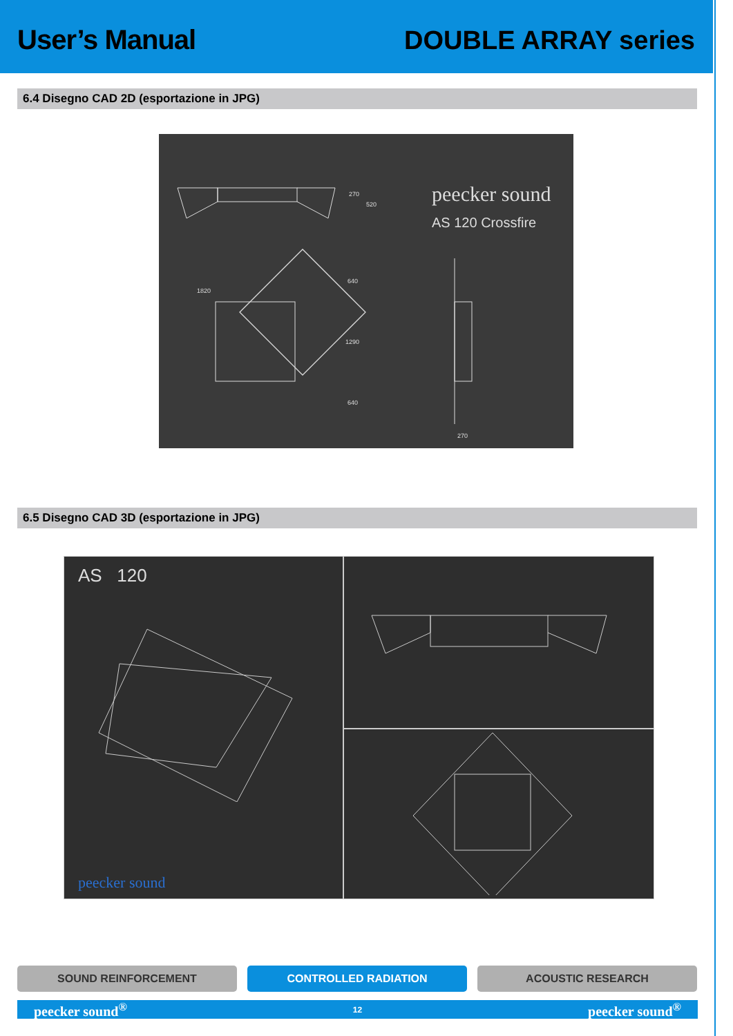User’s Manual
DOUBLE ARRAY series
6.4 Disegno CAD 2D (esportazione in JPG)
peecker sound
AS 120 Crossfire
270
520
1820
640
1290
640
270
6.5 Disegno CAD 3D (esportazione in JPG)
AS 120
peecker sound
SOUND REINFORCEMENT CONTROLLED RADIATION ACOUSTIC RESEARCH
peecker sound<sup>®</sup> 12 peecker sound<sup>®</sup>